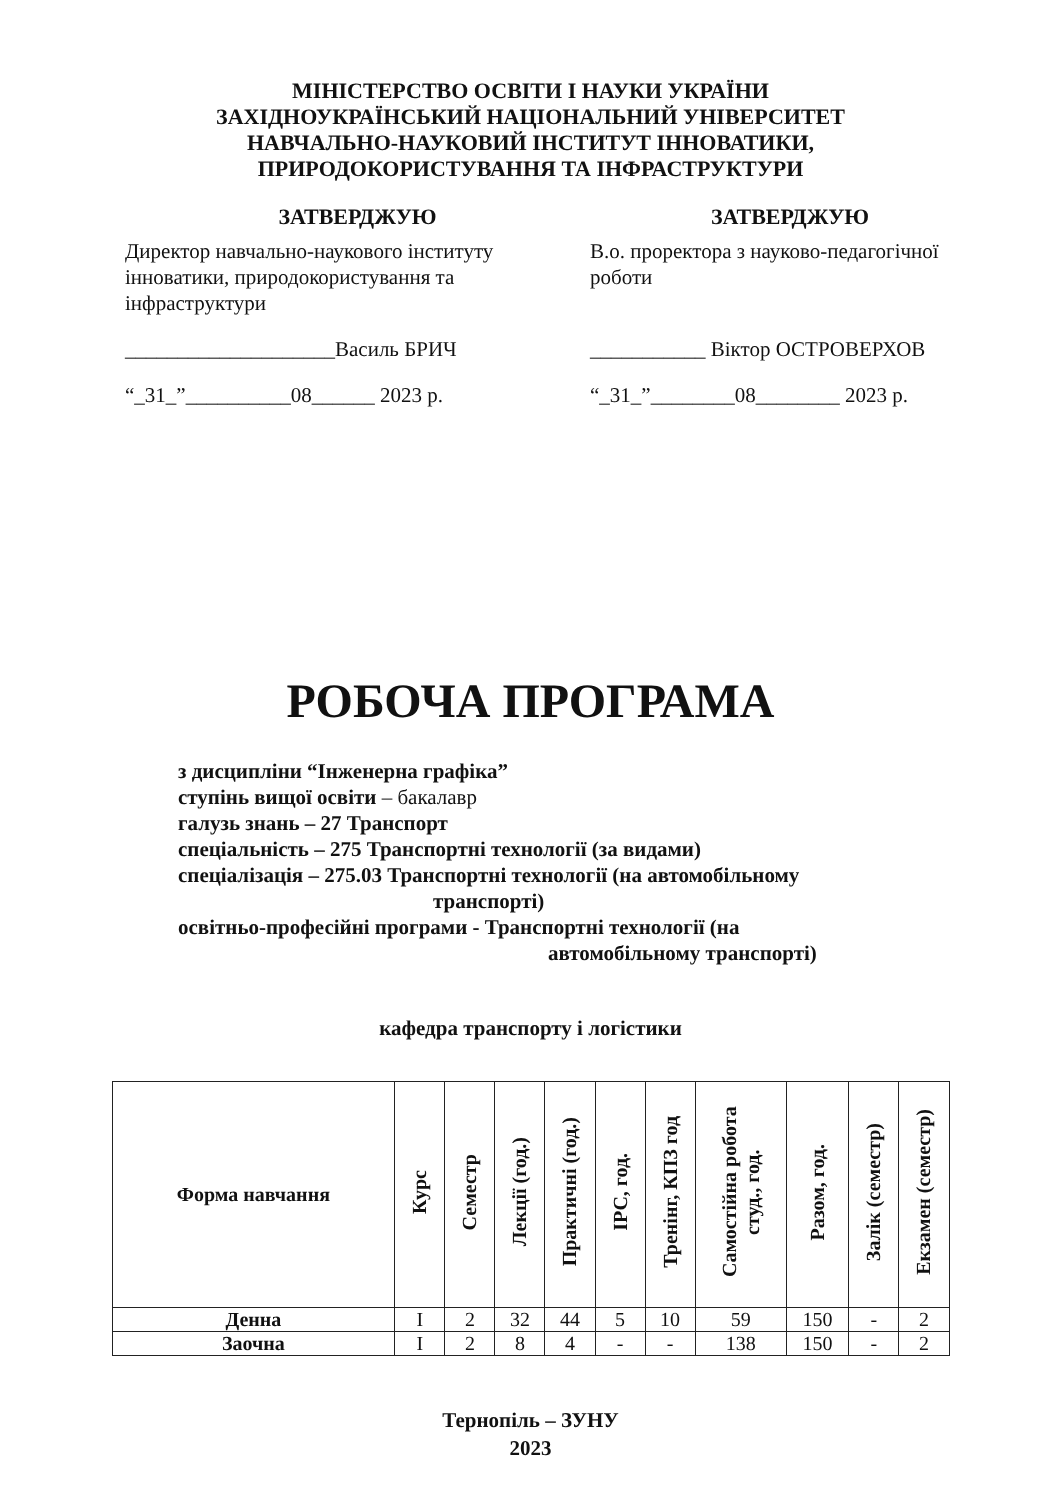МІНІСТЕРСТВО ОСВІТИ І НАУКИ УКРАЇНИ
ЗАХІДНОУКРАЇНСЬКИЙ НАЦІОНАЛЬНИЙ УНІВЕРСИТЕТ
НАВЧАЛЬНО-НАУКОВИЙ ІНСТИТУТ ІННОВАТИКИ,
ПРИРОДОКОРИСТУВАННЯ ТА ІНФРАСТРУКТУРИ
ЗАТВЕРДЖУЮ
Директор навчально-наукового інституту інноватики, природокористування та інфраструктури
____________________Василь БРИЧ
“_31_”__________08______ 2023 р.
ЗАТВЕРДЖУЮ
В.о. проректора з науково-педагогічної роботи
___________ Віктор ОСТРОВЕРХОВ
“_31_”________08________ 2023 р.
РОБОЧА ПРОГРАМА
з дисципліни “Інженерна графіка”
ступінь вищої освіти – бакалавр
галузь знань – 27 Транспорт
спеціальність – 275 Транспортні технології (за видами)
спеціалізація – 275.03 Транспортні технології (на автомобільному
транспорті)
освітньо-професійні програми - Транспортні технології (на
автомобільному транспорті)
кафедра транспорту і логістики
| Форма навчання | Курс | Семестр | Лекції (год.) | Практичні (год.) | ІРС, год. | Тренінг, КПЗ год | Самостійна робота студ., год. | Разом, год. | Залік (семестр) | Екзамен (семестр) |
| --- | --- | --- | --- | --- | --- | --- | --- | --- | --- | --- |
| Денна | I | 2 | 32 | 44 | 5 | 10 | 59 | 150 | - | 2 |
| Заочна | I | 2 | 8 | 4 | - | - | 138 | 150 | - | 2 |
Тернопіль – ЗУНУ
2023